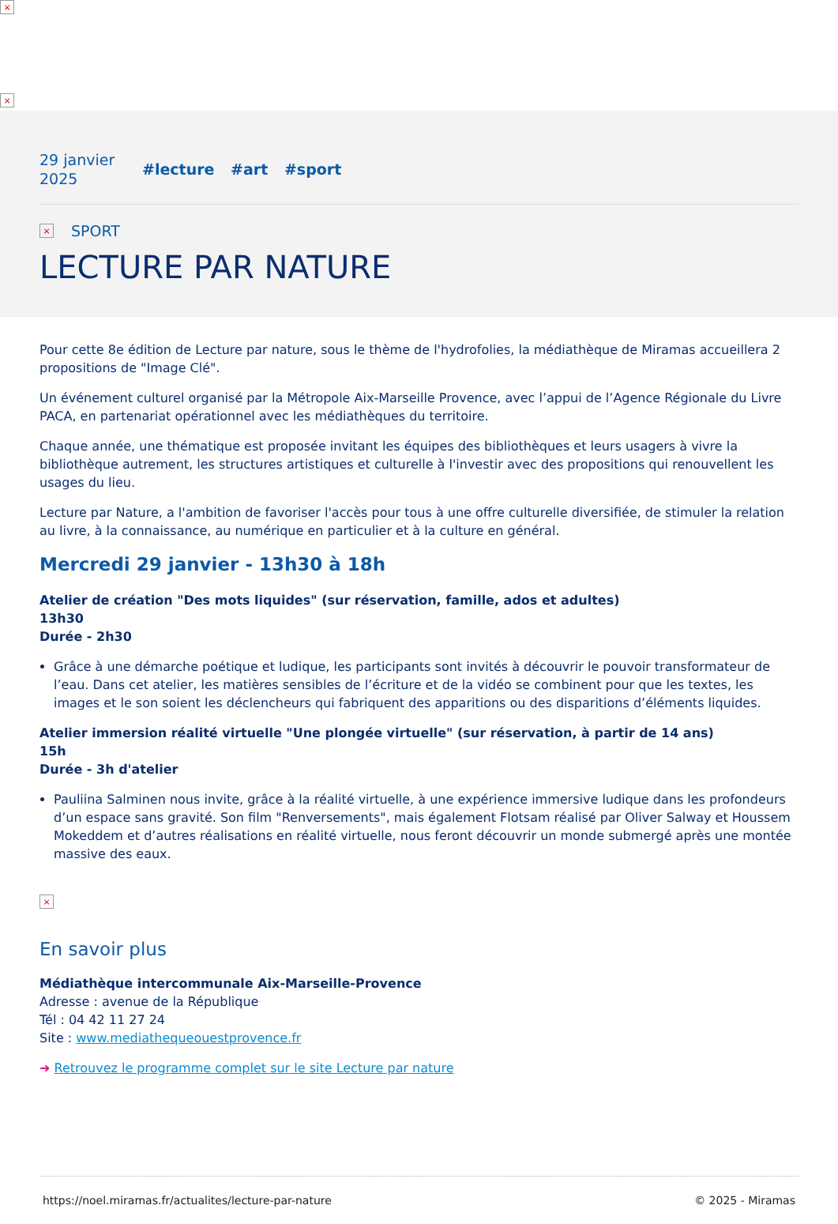×
×
29 janvier
2025
#lecture #art #sport
×
SPORT
LECTURE PAR NATURE
Pour cette 8e édition de Lecture par nature, sous le thème de l'hydrofolies, la médiathèque de Miramas accueillera 2 propositions de "Image Clé".
Un événement culturel organisé par la Métropole Aix-Marseille Provence, avec l’appui de l’Agence Régionale du Livre PACA, en partenariat opérationnel avec les médiathèques du territoire.
Chaque année, une thématique est proposée invitant les équipes des bibliothèques et leurs usagers à vivre la bibliothèque autrement, les structures artistiques et culturelle à l'investir avec des propositions qui renouvellent les usages du lieu.
Lecture par Nature, a l'ambition de favoriser l'accès pour tous à une offre culturelle diversifiée, de stimuler la relation au livre, à la connaissance, au numérique en particulier et à la culture en général.
Mercredi 29 janvier - 13h30 à 18h
Atelier de création "Des mots liquides" (sur réservation, famille, ados et adultes)
13h30
Durée - 2h30
Grâce à une démarche poétique et ludique, les participants sont invités à découvrir le pouvoir transformateur de l’eau. Dans cet atelier, les matières sensibles de l’écriture et de la vidéo se combinent pour que les textes, les images et le son soient les déclencheurs qui fabriquent des apparitions ou des disparitions d’éléments liquides.
Atelier immersion réalité virtuelle "Une plongée virtuelle" (sur réservation, à partir de 14 ans)
15h
Durée - 3h d'atelier
Pauliina Salminen nous invite, grâce à la réalité virtuelle, à une expérience immersive ludique dans les profondeurs d’un espace sans gravité. Son film "Renversements", mais également Flotsam réalisé par Oliver Salway et Houssem Mokeddem et d’autres réalisations en réalité virtuelle, nous feront découvrir un monde submergé après une montée massive des eaux.
×
En savoir plus
Médiathèque intercommunale Aix-Marseille-Provence
Adresse : avenue de la République
Tél : 04 42 11 27 24
Site : www.mediathequeouestprovence.fr
➜ Retrouvez le programme complet sur le site Lecture par nature
https://noel.miramas.fr/actualites/lecture-par-nature © 2025 - Miramas